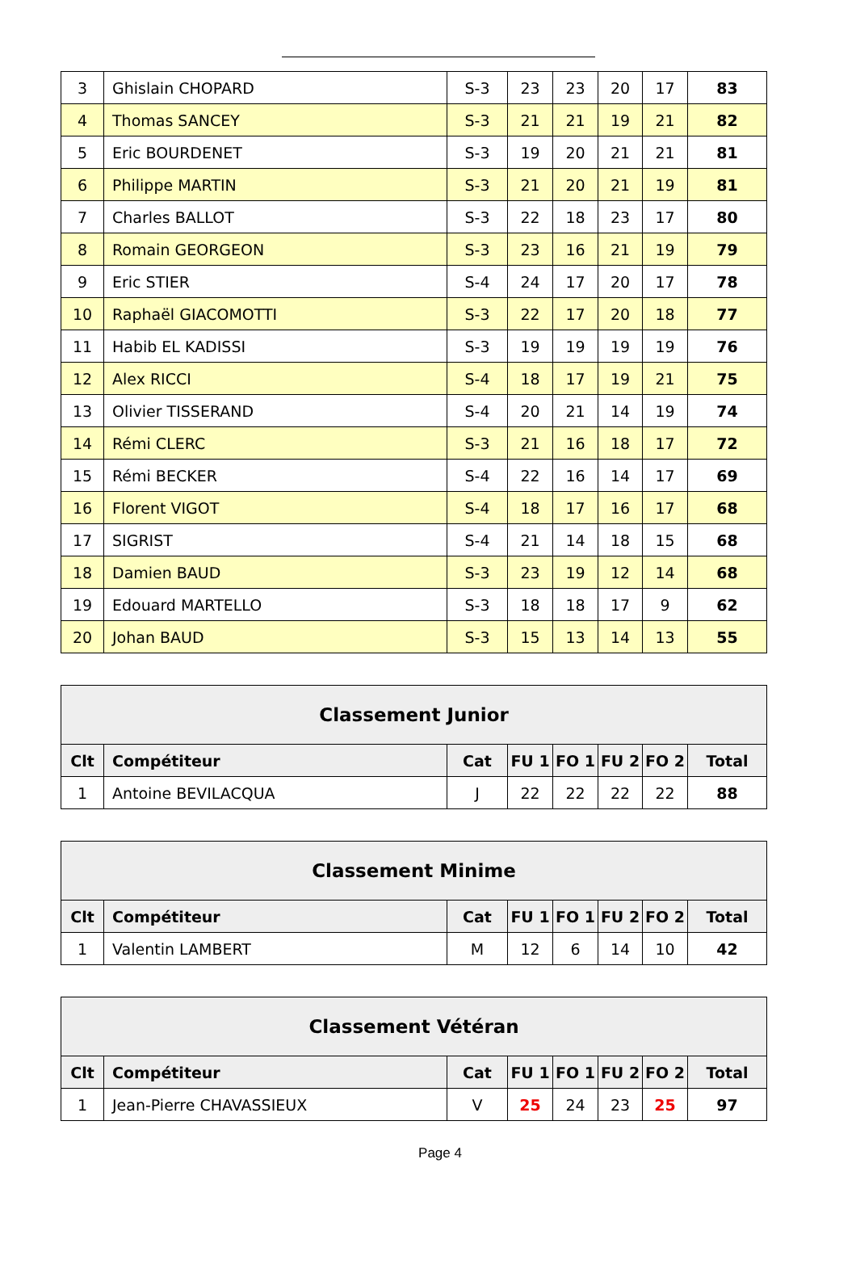| 3 | Ghislain CHOPARD | S-3 | 23 | 23 | 20 | 17 | 83 |
| 4 | Thomas SANCEY | S-3 | 21 | 21 | 19 | 21 | 82 |
| 5 | Eric BOURDENET | S-3 | 19 | 20 | 21 | 21 | 81 |
| 6 | Philippe MARTIN | S-3 | 21 | 20 | 21 | 19 | 81 |
| 7 | Charles BALLOT | S-3 | 22 | 18 | 23 | 17 | 80 |
| 8 | Romain GEORGEON | S-3 | 23 | 16 | 21 | 19 | 79 |
| 9 | Eric STIER | S-4 | 24 | 17 | 20 | 17 | 78 |
| 10 | Raphaël GIACOMOTTI | S-3 | 22 | 17 | 20 | 18 | 77 |
| 11 | Habib EL KADISSI | S-3 | 19 | 19 | 19 | 19 | 76 |
| 12 | Alex RICCI | S-4 | 18 | 17 | 19 | 21 | 75 |
| 13 | Olivier TISSERAND | S-4 | 20 | 21 | 14 | 19 | 74 |
| 14 | Rémi CLERC | S-3 | 21 | 16 | 18 | 17 | 72 |
| 15 | Rémi BECKER | S-4 | 22 | 16 | 14 | 17 | 69 |
| 16 | Florent VIGOT | S-4 | 18 | 17 | 16 | 17 | 68 |
| 17 | SIGRIST | S-4 | 21 | 14 | 18 | 15 | 68 |
| 18 | Damien BAUD | S-3 | 23 | 19 | 12 | 14 | 68 |
| 19 | Edouard MARTELLO | S-3 | 18 | 18 | 17 | 9 | 62 |
| 20 | Johan BAUD | S-3 | 15 | 13 | 14 | 13 | 55 |
| Classement Junior | | | | | | | |
| --- | --- | --- | --- | --- | --- | --- | --- |
| Clt | Compétiteur | Cat | FU 1 | FO 1 | FU 2 | FO 2 | Total |
| 1 | Antoine BEVILACQUA | J | 22 | 22 | 22 | 22 | 88 |
| Classement Minime | | | | | | | |
| --- | --- | --- | --- | --- | --- | --- | --- |
| Clt | Compétiteur | Cat | FU 1 | FO 1 | FU 2 | FO 2 | Total |
| 1 | Valentin LAMBERT | M | 12 | 6 | 14 | 10 | 42 |
| Classement Vétéran | | | | | | | |
| --- | --- | --- | --- | --- | --- | --- | --- |
| Clt | Compétiteur | Cat | FU 1 | FO 1 | FU 2 | FO 2 | Total |
| 1 | Jean-Pierre CHAVASSIEUX | V | 25 | 24 | 23 | 25 | 97 |
Page 4